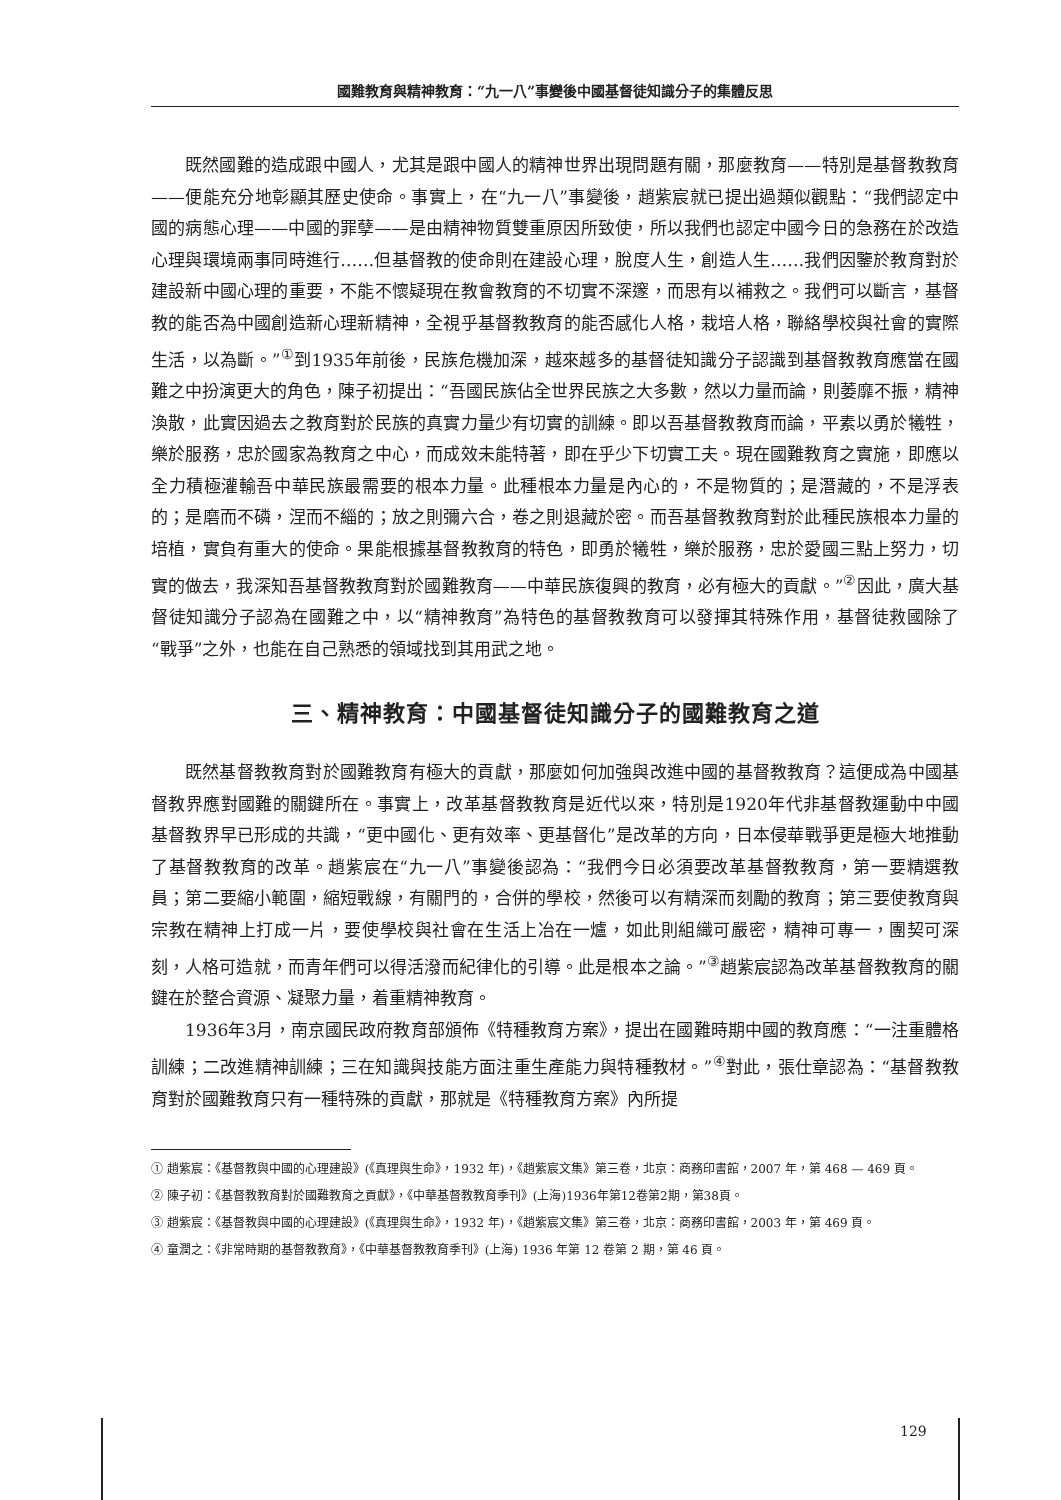國難教育與精神教育：“九一八”事變後中國基督徒知識分子的集體反思
既然國難的造成跟中國人，尤其是跟中國人的精神世界出現問題有關，那麼教育——特別是基督教教育——便能充分地彰顯其歷史使命。事實上，在“九一八”事變後，趙紫宸就已提出過類似觀點：“我們認定中國的病態心理——中國的罪孽——是由精神物質雙重原因所致使，所以我們也認定中國今日的急務在於改造心理與環境兩事同時進行……但基督教的使命則在建設心理，脫度人生，創造人生……我們因鑒於教育對於建設新中國心理的重要，不能不懷疑現在教會教育的不切實不深邃，而思有以補救之。我們可以斷言，基督教的能否為中國創造新心理新精神，全視乎基督教教育的能否感化人格，栽培人格，聯絡學校與社會的實際生活，以為斷。”<sup>①</sup>到1935年前後，民族危機加深，越來越多的基督徒知識分子認識到基督教教育應當在國難之中扮演更大的角色，陳子初提出：“吾國民族佔全世界民族之大多數，然以力量而論，則萎靡不振，精神渙散，此實因過去之教育對於民族的真實力量少有切實的訓練。即以吾基督教教育而論，平素以勇於犧牲，樂於服務，忠於國家為教育之中心，而成效未能特著，即在乎少下切實工夫。現在國難教育之實施，即應以全力積極灌輸吾中華民族最需要的根本力量。此種根本力量是內心的，不是物質的；是潛藏的，不是浮表的；是磨而不磷，涅而不緇的；放之則彌六合，卷之則退藏於密。而吾基督教教育對於此種民族根本力量的培植，實負有重大的使命。果能根據基督教教育的特色，即勇於犧牲，樂於服務，忠於愛國三點上努力，切實的做去，我深知吾基督教教育對於國難教育——中華民族復興的教育，必有極大的貢獻。”<sup>②</sup>因此，廣大基督徒知識分子認為在國難之中，以“精神教育”為特色的基督教教育可以發揮其特殊作用，基督徒救國除了“戰爭”之外，也能在自己熟悉的領域找到其用武之地。
三、精神教育：中國基督徒知識分子的國難教育之道
既然基督教教育對於國難教育有極大的貢獻，那麼如何加強與改進中國的基督教教育？這便成為中國基督教界應對國難的關鍵所在。事實上，改革基督教教育是近代以來，特別是1920年代非基督教運動中中國基督教界早已形成的共識，“更中國化、更有效率、更基督化”是改革的方向，日本侵華戰爭更是極大地推動了基督教教育的改革。趙紫宸在“九一八”事變後認為：“我們今日必須要改革基督教教育，第一要精選教員；第二要縮小範圍，縮短戰線，有關門的，合併的學校，然後可以有精深而刻勵的教育；第三要使教育與宗教在精神上打成一片，要使學校與社會在生活上冶在一爐，如此則組織可嚴密，精神可專一，團契可深刻，人格可造就，而青年們可以得活潑而紀律化的引導。此是根本之論。”<sup>③</sup>趙紫宸認為改革基督教教育的關鍵在於整合資源、凝聚力量，着重精神教育。
1936年3月，南京國民政府教育部頒佈《特種教育方案》，提出在國難時期中國的教育應：“一注重體格訓練；二改進精神訓練；三在知識與技能方面注重生產能力與特種教材。”<sup>④</sup>對此，張仕章認為：“基督教教育對於國難教育只有一種特殊的貢獻，那就是《特種教育方案》內所提
① 趙紫宸：《基督教與中國的心理建設》(《真理與生命》，1932 年)，《趙紫宸文集》第三卷，北京：商務印書館，2007 年，第 468 — 469 頁。
② 陳子初：《基督教教育對於國難教育之貢獻》，《中華基督教教育季刊》(上海)1936年第12卷第2期，第38頁。
③ 趙紫宸：《基督教與中國的心理建設》(《真理與生命》，1932 年)，《趙紫宸文集》第三卷，北京：商務印書館，2003 年，第 469 頁。
④ 童潤之：《非常時期的基督教教育》，《中華基督教教育季刊》(上海) 1936 年第 12 卷第 2 期，第 46 頁。
129